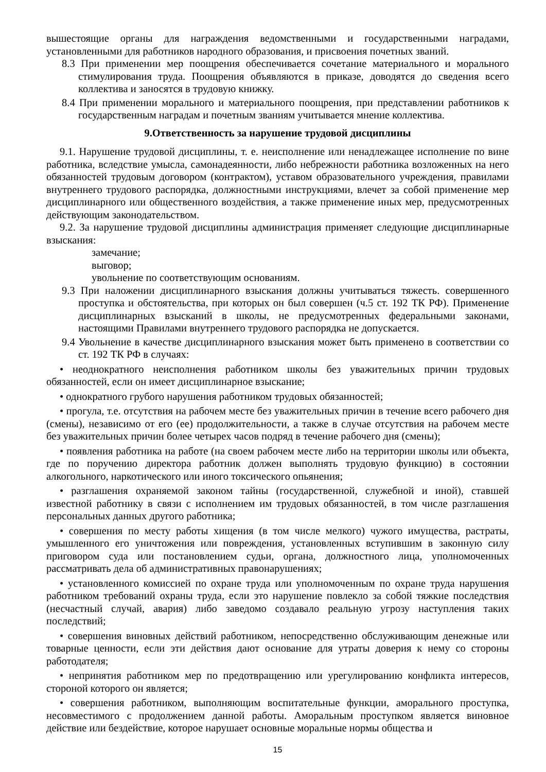вышестоящие органы для награждения ведомственными и государственными наградами, установленными для работников народного образования, и присвоения почетных званий.
8.3 При применении мер поощрения обеспечивается сочетание материального и морального стимулирования труда. Поощрения объявляются в приказе, доводятся до сведения всего коллектива и заносятся в трудовую книжку.
8.4 При применении морального и материального поощрения, при представлении работников к государственным наградам и почетным званиям учитывается мнение коллектива.
9.Ответственность за нарушение трудовой дисциплины
9.1. Нарушение трудовой дисциплины, т. е. неисполнение или ненадлежащее исполнение по вине работника, вследствие умысла, самонадеянности, либо небрежности работника возложенных на него обязанностей трудовым договором (контрактом), уставом образовательного учреждения, правилами внутреннего трудового распорядка, должностными инструкциями, влечет за собой применение мер дисциплинарного или общественного воздействия, а также применение иных мер, предусмотренных действующим законодательством.
9.2. За нарушение трудовой дисциплины администрация применяет следующие дисциплинарные взыскания:
замечание;
выговор;
увольнение по соответствующим основаниям.
9.3 При наложении дисциплинарного взыскания должны учитываться тяжесть. совершенного проступка и обстоятельства, при которых он был совершен (ч.5 ст. 192 ТК РФ). Применение дисциплинарных взысканий в школы, не предусмотренных федеральными законами, настоящими Правилами внутреннего трудового распорядка не допускается.
9.4 Увольнение в качестве дисциплинарного взыскания может быть применено в соответствии со ст. 192 ТК РФ в случаях:
• неоднократного неисполнения работником школы без уважительных причин трудовых обязанностей, если он имеет дисциплинарное взыскание;
• однократного грубого нарушения работником трудовых обязанностей;
• прогула, т.е. отсутствия на рабочем месте без уважительных причин в течение всего рабочего дня (смены), независимо от его (ее) продолжительности, а также в случае отсутствия на рабочем месте без уважительных причин более четырех часов подряд в течение рабочего дня (смены);
• появления работника на работе (на своем рабочем месте либо на территории школы или объекта, где по поручению директора работник должен выполнять трудовую функцию) в состоянии алкогольного, наркотического или иного токсического опьянения;
• разглашения охраняемой законом тайны (государственной, служебной и иной), ставшей известной работнику в связи с исполнением им трудовых обязанностей, в том числе разглашения персональных данных другого работника;
• совершения по месту работы хищения (в том числе мелкого) чужого имущества, растраты, умышленного его уничтожения или повреждения, установленных вступившим в законную силу приговором суда или постановлением судьи, органа, должностного лица, уполномоченных рассматривать дела об административных правонарушениях;
• установленного комиссией по охране труда или уполномоченным по охране труда нарушения работником требований охраны труда, если это нарушение повлекло за собой тяжкие последствия (несчастный случай, авария) либо заведомо создавало реальную угрозу наступления таких последствий;
• совершения виновных действий работником, непосредственно обслуживающим денежные или товарные ценности, если эти действия дают основание для утраты доверия к нему со стороны работодателя;
• непринятия работником мер по предотвращению или урегулированию конфликта интересов, стороной которого он является;
• совершения работником, выполняющим воспитательные функции, аморального проступка, несовместимого с продолжением данной работы. Аморальным проступком является виновное действие или бездействие, которое нарушает основные моральные нормы общества и
15